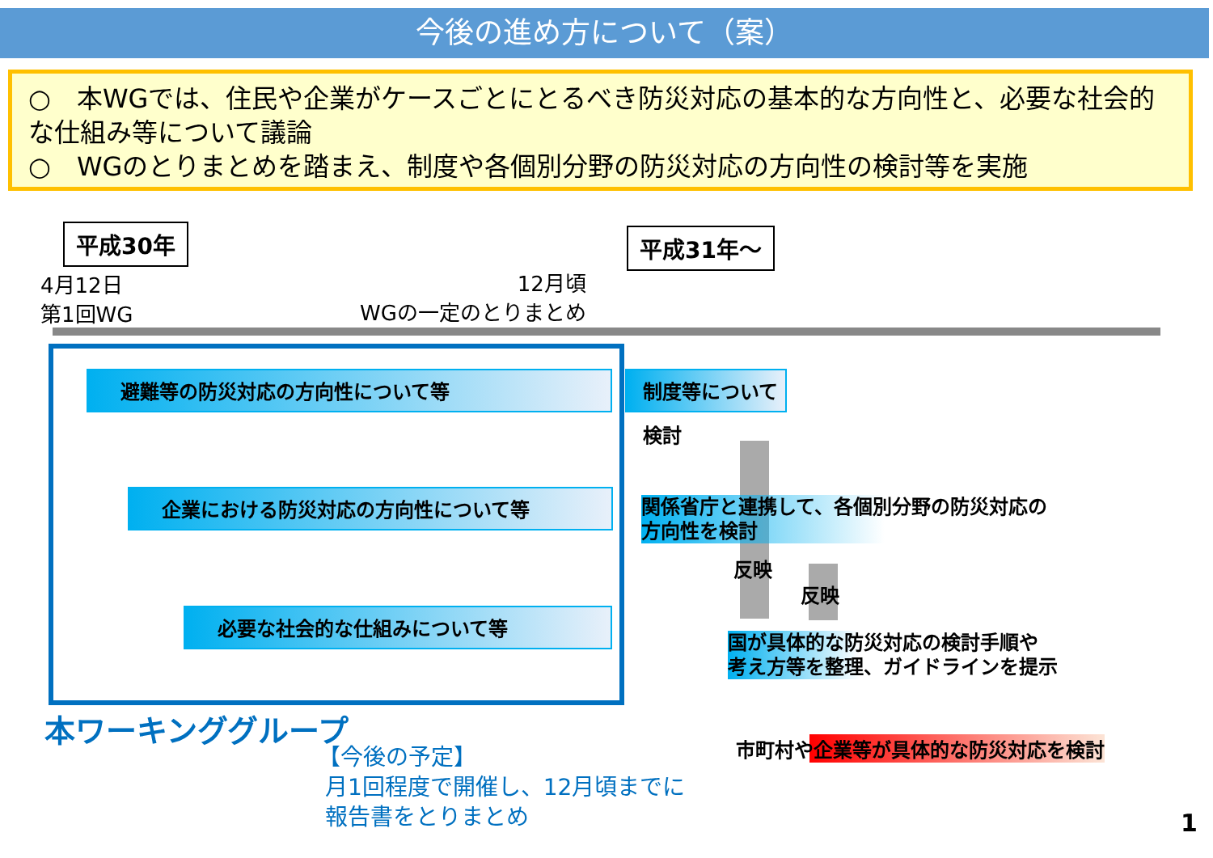今後の進め方について（案）
○　本WGでは、住民や企業がケースごとにとるべき防災対応の基本的な方向性と、必要な社会的な仕組み等について議論
○　WGのとりまとめを踏まえ、制度や各個別分野の防災対応の方向性の検討等を実施
平成30年 平成31年～
4月12日
第1回WG
12月頃
WGの一定のとりまとめ
避難等の防災対応の方向性について等
企業における防災対応の方向性について等
必要な社会的な仕組みについて等
制度等について検討
関係省庁と連携して、各個別分野の防災対応の
方向性を検討
反映
反映
国が具体的な防災対応の検討手順や
考え方等を整理、ガイドラインを提示
市町村や企業等が具体的な防災対応を検討
本ワーキンググループ
【今後の予定】
月1回程度で開催し、12月頃までに
報告書をとりまとめ
1